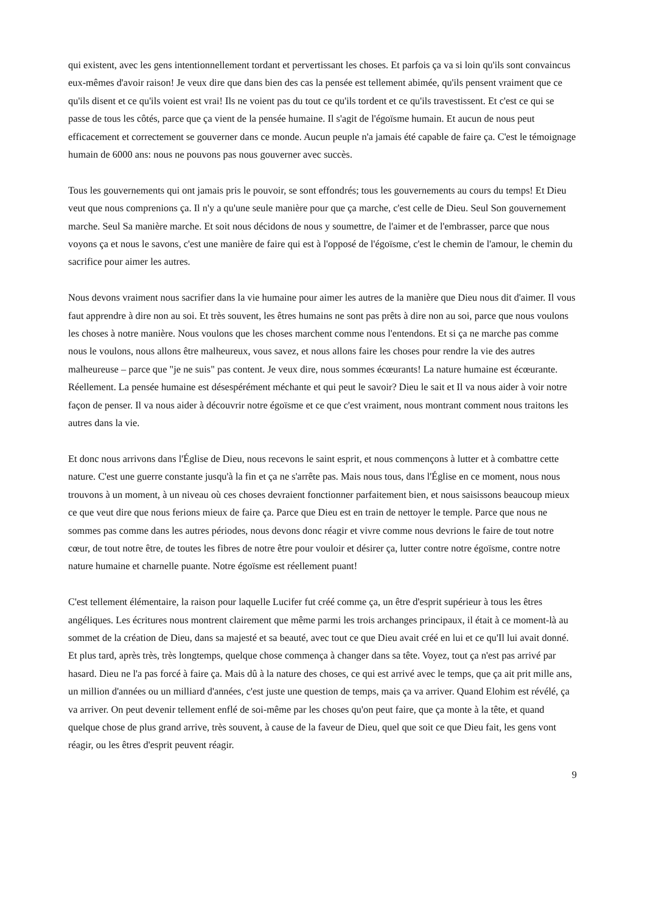qui existent, avec les gens intentionnellement tordant et pervertissant les choses. Et parfois ça va si loin qu'ils sont convaincus eux-mêmes d'avoir raison! Je veux dire que dans bien des cas la pensée est tellement abimée, qu'ils pensent vraiment que ce qu'ils disent et ce qu'ils voient est vrai! Ils ne voient pas du tout ce qu'ils tordent et ce qu'ils travestissent. Et c'est ce qui se passe de tous les côtés, parce que ça vient de la pensée humaine. Il s'agit de l'égoïsme humain. Et aucun de nous peut efficacement et correctement se gouverner dans ce monde. Aucun peuple n'a jamais été capable de faire ça. C'est le témoignage humain de 6000 ans: nous ne pouvons pas nous gouverner avec succès.
Tous les gouvernements qui ont jamais pris le pouvoir, se sont effondrés; tous les gouvernements au cours du temps! Et Dieu veut que nous comprenions ça. Il n'y a qu'une seule manière pour que ça marche, c'est celle de Dieu. Seul Son gouvernement marche. Seul Sa manière marche. Et soit nous décidons de nous y soumettre, de l'aimer et de l'embrasser, parce que nous voyons ça et nous le savons, c'est une manière de faire qui est à l'opposé de l'égoïsme, c'est le chemin de l'amour, le chemin du sacrifice pour aimer les autres.
Nous devons vraiment nous sacrifier dans la vie humaine pour aimer les autres de la manière que Dieu nous dit d'aimer. Il vous faut apprendre à dire non au soi. Et très souvent, les êtres humains ne sont pas prêts à dire non au soi, parce que nous voulons les choses à notre manière. Nous voulons que les choses marchent comme nous l'entendons. Et si ça ne marche pas comme nous le voulons, nous allons être malheureux, vous savez, et nous allons faire les choses pour rendre la vie des autres malheureuse – parce que "je ne suis" pas content. Je veux dire, nous sommes écœurants! La nature humaine est écœurante. Réellement. La pensée humaine est désespérément méchante et qui peut le savoir? Dieu le sait et Il va nous aider à voir notre façon de penser. Il va nous aider à découvrir notre égoïsme et ce que c'est vraiment, nous montrant comment nous traitons les autres dans la vie.
Et donc nous arrivons dans l'Église de Dieu, nous recevons le saint esprit, et nous commençons à lutter et à combattre cette nature. C'est une guerre constante jusqu'à la fin et ça ne s'arrête pas. Mais nous tous, dans l'Église en ce moment, nous nous trouvons à un moment, à un niveau où ces choses devraient fonctionner parfaitement bien, et nous saisissons beaucoup mieux ce que veut dire que nous ferions mieux de faire ça. Parce que Dieu est en train de nettoyer le temple. Parce que nous ne sommes pas comme dans les autres périodes, nous devons donc réagir et vivre comme nous devrions le faire de tout notre cœur, de tout notre être, de toutes les fibres de notre être pour vouloir et désirer ça, lutter contre notre égoïsme, contre notre nature humaine et charnelle puante. Notre égoïsme est réellement puant!
C'est tellement élémentaire, la raison pour laquelle Lucifer fut créé comme ça, un être d'esprit supérieur à tous les êtres angéliques. Les écritures nous montrent clairement que même parmi les trois archanges principaux, il était à ce moment-là au sommet de la création de Dieu, dans sa majesté et sa beauté, avec tout ce que Dieu avait créé en lui et ce qu'Il lui avait donné. Et plus tard, après très, très longtemps, quelque chose commença à changer dans sa tête. Voyez, tout ça n'est pas arrivé par hasard. Dieu ne l'a pas forcé à faire ça. Mais dû à la nature des choses, ce qui est arrivé avec le temps, que ça ait prit mille ans, un million d'années ou un milliard d'années, c'est juste une question de temps, mais ça va arriver. Quand Elohim est révélé, ça va arriver. On peut devenir tellement enflé de soi-même par les choses qu'on peut faire, que ça monte à la tête, et quand quelque chose de plus grand arrive, très souvent, à cause de la faveur de Dieu, quel que soit ce que Dieu fait, les gens vont réagir, ou les êtres d'esprit peuvent réagir.
9